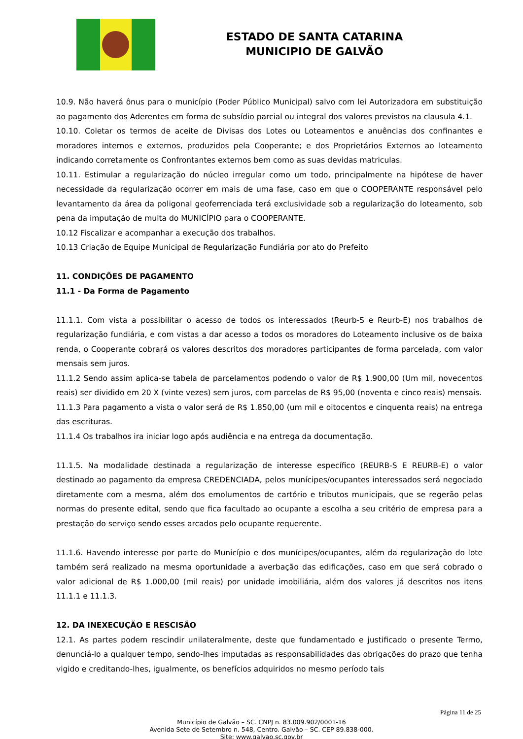ESTADO DE SANTA CATARINA
MUNICIPIO DE GALVÃO
10.9. Não haverá ônus para o município (Poder Público Municipal) salvo com lei Autorizadora em substituição ao pagamento dos Aderentes em forma de subsídio parcial ou integral dos valores previstos na clausula 4.1.
10.10. Coletar os termos de aceite de Divisas dos Lotes ou Loteamentos e anuências dos confinantes e moradores internos e externos, produzidos pela Cooperante; e dos Proprietários Externos ao loteamento indicando corretamente os Confrontantes externos bem como as suas devidas matriculas.
10.11. Estimular a regularização do núcleo irregular como um todo, principalmente na hipótese de haver necessidade da regularização ocorrer em mais de uma fase, caso em que o COOPERANTE responsável pelo levantamento da área da poligonal geoferrenciada terá exclusividade sob a regularização do loteamento, sob pena da imputação de multa do MUNICÍPIO para o COOPERANTE.
10.12 Fiscalizar e acompanhar a execução dos trabalhos.
10.13 Criação de Equipe Municipal de Regularização Fundiária por ato do Prefeito
11. CONDIÇÕES DE PAGAMENTO
11.1 - Da Forma de Pagamento
11.1.1. Com vista a possibilitar o acesso de todos os interessados (Reurb-S e Reurb-E) nos trabalhos de regularização fundiária, e com vistas a dar acesso a todos os moradores do Loteamento inclusive os de baixa renda, o Cooperante cobrará os valores descritos dos moradores participantes de forma parcelada, com valor mensais sem juros.
11.1.2 Sendo assim aplica-se tabela de parcelamentos podendo o valor de R$ 1.900,00 (Um mil, novecentos reais) ser dividido em 20 X (vinte vezes) sem juros, com parcelas de R$ 95,00 (noventa e cinco reais) mensais.
11.1.3 Para pagamento a vista o valor será de R$ 1.850,00 (um mil e oitocentos e cinquenta reais) na entrega das escrituras.
11.1.4 Os trabalhos ira iniciar logo após audiência e na entrega da documentação.
11.1.5. Na modalidade destinada a regularização de interesse específico (REURB-S E REURB-E) o valor destinado ao pagamento da empresa CREDENCIADA, pelos munícipes/ocupantes interessados será negociado diretamente com a mesma, além dos emolumentos de cartório e tributos municipais, que se regerão pelas normas do presente edital, sendo que fica facultado ao ocupante a escolha a seu critério de empresa para a prestação do serviço sendo esses arcados pelo ocupante requerente.
11.1.6. Havendo interesse por parte do Município e dos munícipes/ocupantes, além da regularização do lote também será realizado na mesma oportunidade a averbação das edificações, caso em que será cobrado o valor adicional de R$ 1.000,00 (mil reais) por unidade imobiliária, além dos valores já descritos nos itens 11.1.1 e 11.1.3.
12. DA INEXECUÇÃO E RESCISÃO
12.1. As partes podem rescindir unilateralmente, deste que fundamentado e justificado o presente Termo, denunciá-lo a qualquer tempo, sendo-lhes imputadas as responsabilidades das obrigações do prazo que tenha vigido e creditando-lhes, igualmente, os benefícios adquiridos no mesmo período tais
Página 11 de 25
Município de Galvão – SC. CNPJ n. 83.009.902/0001-16
Avenida Sete de Setembro n. 548, Centro. Galvão – SC. CEP 89.838-000.
Site: www.galvao.sc.gov.br